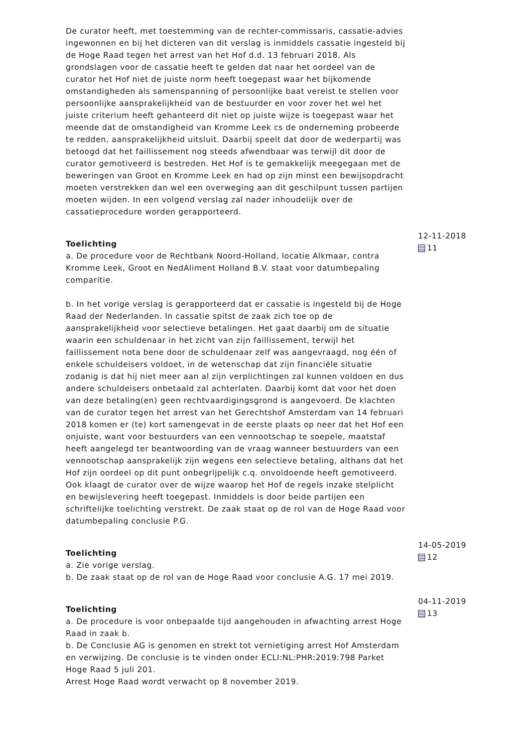De curator heeft, met toestemming van de rechter-commissaris, cassatie-advies ingewonnen en bij het dicteren van dit verslag is inmiddels cassatie ingesteld bij de Hoge Raad tegen het arrest van het Hof d.d. 13 februari 2018. Als grondslagen voor de cassatie heeft te gelden dat naar het oordeel van de curator het Hof niet de juiste norm heeft toegepast waar het bijkomende omstandigheden als samenspanning of persoonlijke baat vereist te stellen voor persoonlijke aansprakelijkheid van de bestuurder en voor zover het wel het juiste criterium heeft gehanteerd dit niet op juiste wijze is toegepast waar het meende dat de omstandigheid van Kromme Leek cs de onderneming probeerde te redden, aansprakelijkheid uitsluit. Daarbij speelt dat door de wederpartij was betoogd dat het faillissement nog steeds afwendbaar was terwijl dit door de curator gemotiveerd is bestreden. Het Hof is te gemakkelijk meegegaan met de beweringen van Groot en Kromme Leek en had op zijn minst een bewijsopdracht moeten verstrekken dan wel een overweging aan dit geschilpunt tussen partijen moeten wijden. In een volgend verslag zal nader inhoudelijk over de cassatieprocedure worden gerapporteerd.
Toelichting
a. De procedure voor de Rechtbank Noord-Holland, locatie Alkmaar, contra Kromme Leek, Groot en NedAliment Holland B.V. staat voor datumbepaling comparitie.
b. In het vorige verslag is gerapporteerd dat er cassatie is ingesteld bij de Hoge Raad der Nederlanden. In cassatie spitst de zaak zich toe op de aansprakelijkheid voor selectieve betalingen. Het gaat daarbij om de situatie waarin een schuldenaar in het zicht van zijn faillissement, terwijl het faillissement nota bene door de schuldenaar zelf was aangevraagd, nog één of enkele schuldeisers voldoet, in de wetenschap dat zijn financiële situatie zodanig is dat hij niet meer aan al zijn verplichtingen zal kunnen voldoen en dus andere schuldeisers onbetaald zal achterlaten. Daarbij komt dat voor het doen van deze betaling(en) geen rechtvaardigingsgrond is aangevoerd. De klachten van de curator tegen het arrest van het Gerechtshof Amsterdam van 14 februari 2018 komen er (te) kort samengevat in de eerste plaats op neer dat het Hof een onjuiste, want voor bestuurders van een vennootschap te soepele, maatstaf heeft aangelegd ter beantwoording van de vraag wanneer bestuurders van een vennootschap aansprakelijk zijn wegens een selectieve betaling, althans dat het Hof zijn oordeel op dit punt onbegrijpelijk c.q. onvoldoende heeft gemotiveerd. Ook klaagt de curator over de wijze waarop het Hof de regels inzake stelplicht en bewijslevering heeft toegepast. Inmiddels is door beide partijen een schriftelijke toelichting verstrekt. De zaak staat op de rol van de Hoge Raad voor datumbepaling conclusie P.G.
12-11-2018
11
Toelichting
a. Zie vorige verslag.
b. De zaak staat op de rol van de Hoge Raad voor conclusie A.G. 17 mei 2019.
14-05-2019
12
Toelichting
a. De procedure is voor onbepaalde tijd aangehouden in afwachting arrest Hoge Raad in zaak b.
b. De Conclusie AG is genomen en strekt tot vernietiging arrest Hof Amsterdam en verwijzing. De conclusie is te vinden onder ECLI:NL:PHR:2019:798 Parket Hoge Raad 5 juli 201.
Arrest Hoge Raad wordt verwacht op 8 november 2019.
04-11-2019
13